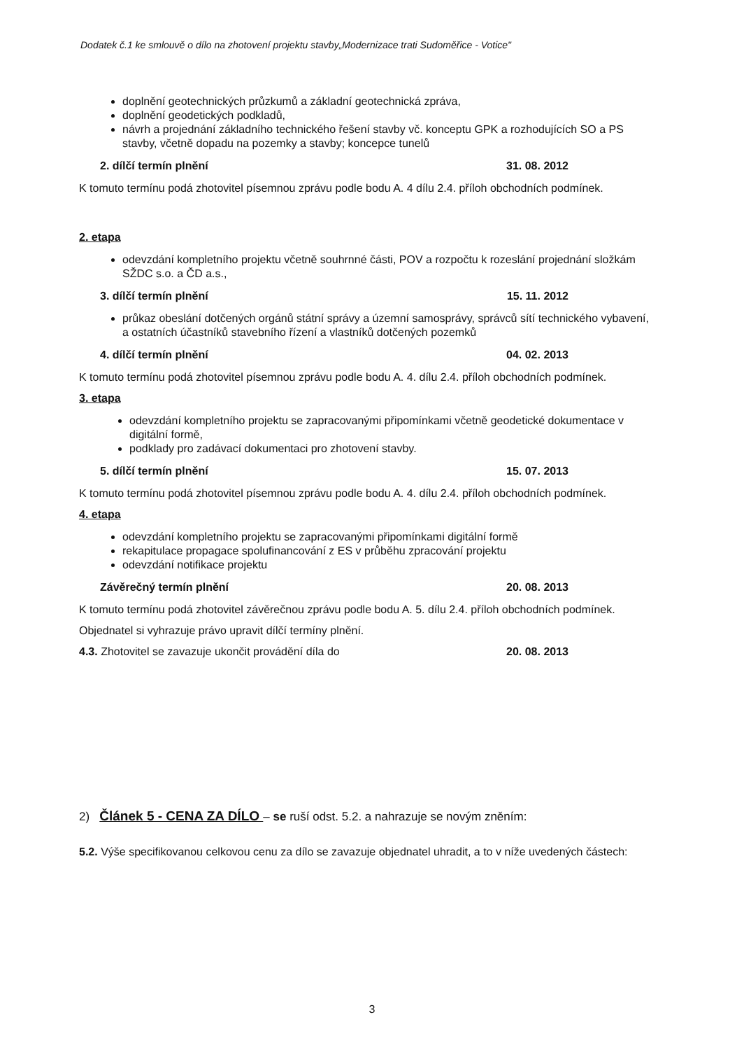Dodatek č.1 ke smlouvě o dílo na zhotovení projektu stavby„Modernizace trati Sudoměřice - Votice"
doplnění geotechnických průzkumů a základní geotechnická zpráva,
doplnění geodetických podkladů,
návrh a projednání základního technického řešení stavby vč. konceptu GPK a rozhodujících SO a PS stavby, včetně dopadu na pozemky a stavby; koncepce tunelů
2. dílčí termín plnění 31. 08. 2012
K tomuto termínu podá zhotovitel písemnou zprávu podle bodu A. 4 dílu 2.4. příloh obchodních podmínek.
2. etapa
odevzdání kompletního projektu včetně souhrnné části, POV a rozpočtu k rozeslání projednání složkám SŽDC s.o. a ČD a.s.,
3. dílčí termín plnění 15. 11. 2012
průkaz obeslání dotčených orgánů státní správy a územní samosprávy, správců sítí technického vybavení, a ostatních účastníků stavebního řízení a vlastníků dotčených pozemků
4. dílčí termín plnění 04. 02. 2013
K tomuto termínu podá zhotovitel písemnou zprávu podle bodu A. 4. dílu 2.4. příloh obchodních podmínek.
3. etapa
odevzdání kompletního projektu se zapracovanými připomínkami včetně geodetické dokumentace v digitální formě,
podklady pro zadávací dokumentaci pro zhotovení stavby.
5. dílčí termín plnění 15. 07. 2013
K tomuto termínu podá zhotovitel písemnou zprávu podle bodu A. 4. dílu 2.4. příloh obchodních podmínek.
4. etapa
odevzdání kompletního projektu se zapracovanými připomínkami digitální formě
rekapitulace propagace spolufinancování z ES v průběhu zpracování projektu
odevzdání notifikace projektu
Závěrečný termín plnění 20. 08. 2013
K tomuto termínu podá zhotovitel závěrečnou zprávu podle bodu A. 5. dílu 2.4. příloh obchodních podmínek.
Objednatel si vyhrazuje právo upravit dílčí termíny plnění.
4.3. Zhotovitel se zavazuje ukončit provádění díla do 20. 08. 2013
2) Článek 5 - CENA ZA DÍLO – se ruší odst. 5.2. a nahrazuje se novým zněním:
5.2. Výše specifikovanou celkovou cenu za dílo se zavazuje objednatel uhradit, a to v níže uvedených částech:
3